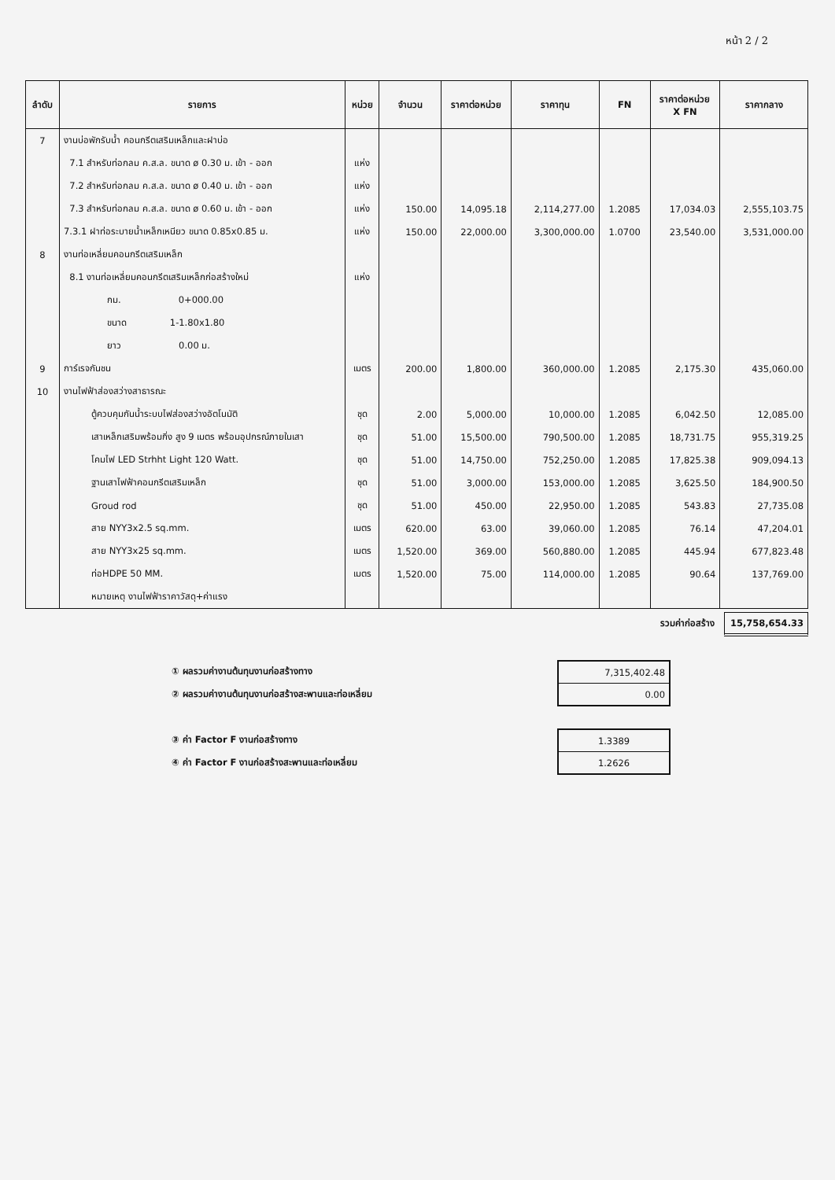หน้า 2 / 2
| ลำดับ | รายการ | หน่วย | จำนวน | ราคาต่อหน่วย | ราคาทุน | FN | ราคาต่อหน่วย X FN | ราคากลาง |
| --- | --- | --- | --- | --- | --- | --- | --- | --- |
| 7 | งานบ่อพักรับน้ำ คอนกรีตเสริมเหล็กและฝาบ่อ | | | | | | | |
| | 7.1 สำหรับท่อกลม ค.ส.ล. ขนาด ø 0.30 ม. เข้า - ออก | แห่ง | | | | | | |
| | 7.2 สำหรับท่อกลม ค.ส.ล. ขนาด ø 0.40 ม. เข้า - ออก | แห่ง | | | | | | |
| | 7.3 สำหรับท่อกลม ค.ส.ล. ขนาด ø 0.60 ม. เข้า - ออก | แห่ง | 150.00 | 14,095.18 | 2,114,277.00 | 1.2085 | 17,034.03 | 2,555,103.75 |
| | 7.3.1 ฝาท่อระบายน้ำเหล็กเหนียว ขนาด 0.85x0.85 ม. | แห่ง | 150.00 | 22,000.00 | 3,300,000.00 | 1.0700 | 23,540.00 | 3,531,000.00 |
| 8 | งานท่อเหลี่ยมคอนกรีตเสริมเหล็ก | | | | | | | |
| | 8.1 งานท่อเหลี่ยมคอนกรีตเสริมเหล็กก่อสร้างใหม่ | แห่ง | | | | | | |
| | กม. 0+000.00 | | | | | | | |
| | ขนาด 1-1.80x1.80 | | | | | | | |
| | ยาว 0.00 ม. | | | | | | | |
| 9 | การ์เรจกันชน | เมตร | 200.00 | 1,800.00 | 360,000.00 | 1.2085 | 2,175.30 | 435,060.00 |
| 10 | งานไฟฟ้าส่องสว่างสาธารณะ | | | | | | | |
| | ตู้ควบคุมกันน้ำระบบไฟส่องสว่างอัตโนมัติ | ชุด | 2.00 | 5,000.00 | 10,000.00 | 1.2085 | 6,042.50 | 12,085.00 |
| | เสาเหล็กเสริมพร้อมกิ่ง สูง 9 เมตร พร้อมอุปกรณ์ภายในเสา | ชุด | 51.00 | 15,500.00 | 790,500.00 | 1.2085 | 18,731.75 | 955,319.25 |
| | โคมไฟ LED Strhht Light 120 Watt. | ชุด | 51.00 | 14,750.00 | 752,250.00 | 1.2085 | 17,825.38 | 909,094.13 |
| | ฐานเสาไฟฟ้าคอนกรีตเสริมเหล็ก | ชุด | 51.00 | 3,000.00 | 153,000.00 | 1.2085 | 3,625.50 | 184,900.50 |
| | Groud rod | ชุด | 51.00 | 450.00 | 22,950.00 | 1.2085 | 543.83 | 27,735.08 |
| | สาย NYY3x2.5 sq.mm. | เมตร | 620.00 | 63.00 | 39,060.00 | 1.2085 | 76.14 | 47,204.01 |
| | สาย NYY3x25 sq.mm. | เมตร | 1,520.00 | 369.00 | 560,880.00 | 1.2085 | 445.94 | 677,823.48 |
| | ท่อHDPE 50 MM. | เมตร | 1,520.00 | 75.00 | 114,000.00 | 1.2085 | 90.64 | 137,769.00 |
| | หมายเหตุ งานไฟฟ้าราคาวัสดุ+ค่าแรง | | | | | | | |
รวมค่าก่อสร้าง 15,758,654.33
① ผลรวมค่างานต้นทุนงานก่อสร้างทาง
② ผลรวมค่างานต้นทุนงานก่อสร้างสะพานและท่อเหลี่ยม
| 7,315,402.48 |
| 0.00 |
③ ค่า Factor F งานก่อสร้างทาง
④ ค่า Factor F งานก่อสร้างสะพานและท่อเหลี่ยม
| 1.3389 |
| 1.2626 |